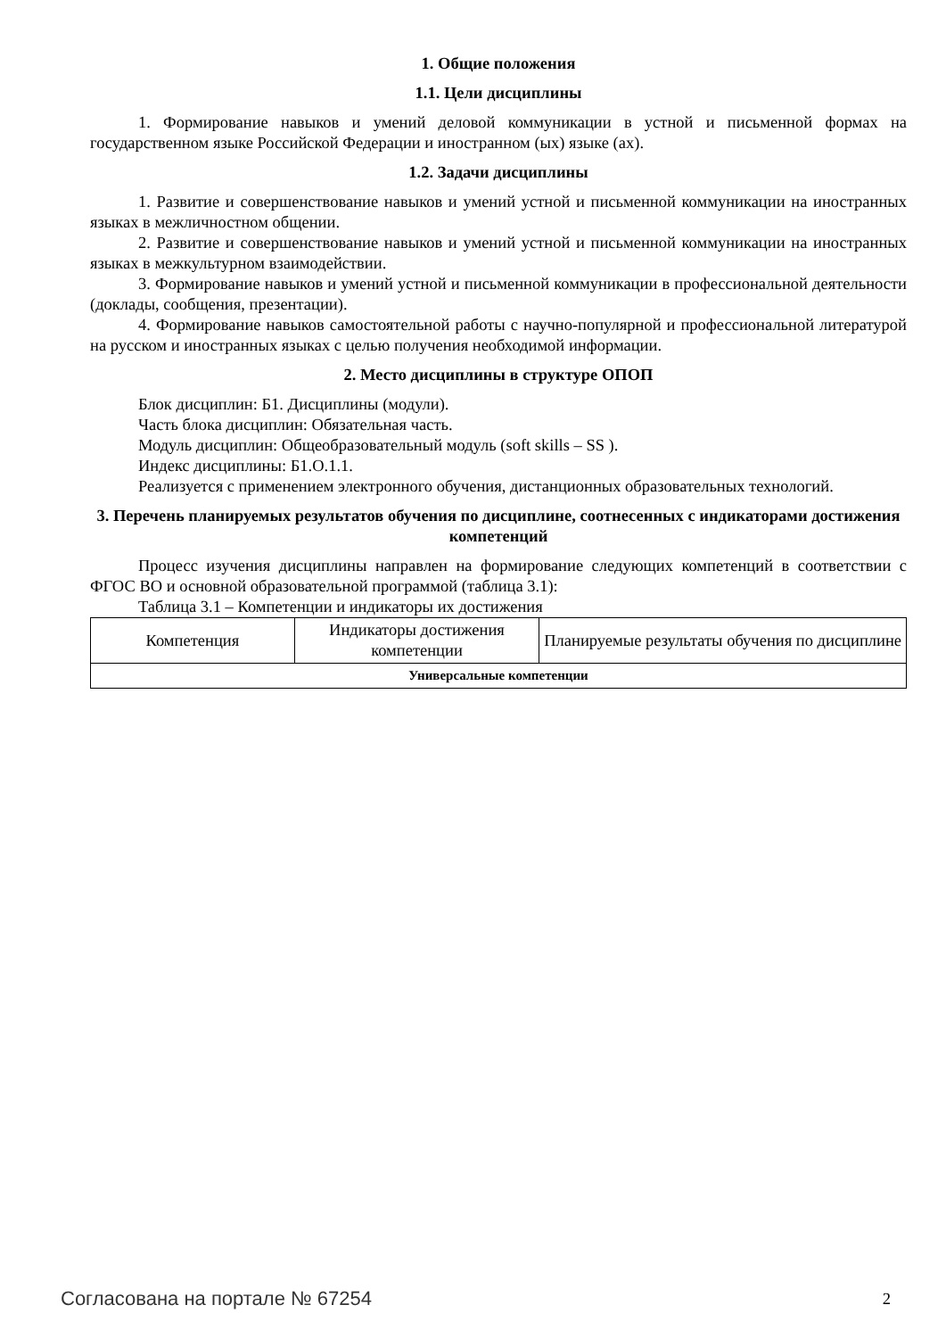1. Общие положения
1.1. Цели дисциплины
1. Формирование навыков и умений деловой коммуникации в устной и письменной формах на государственном языке Российской Федерации и иностранном (ых) языке (ах).
1.2. Задачи дисциплины
1. Развитие и совершенствование навыков и умений устной и письменной коммуникации на иностранных языках в межличностном общении.
2. Развитие и совершенствование навыков и умений устной и письменной коммуникации на иностранных языках в межкультурном взаимодействии.
3. Формирование навыков и умений устной и письменной коммуникации в профессиональной деятельности (доклады, сообщения, презентации).
4. Формирование навыков самостоятельной работы с научно-популярной и профессиональной литературой на русском и иностранных языках с целью получения необходимой информации.
2. Место дисциплины в структуре ОПОП
Блок дисциплин: Б1. Дисциплины (модули).
Часть блока дисциплин: Обязательная часть.
Модуль дисциплин: Общеобразовательный модуль (soft skills – SS ).
Индекс дисциплины: Б1.О.1.1.
Реализуется с применением электронного обучения, дистанционных образовательных технологий.
3. Перечень планируемых результатов обучения по дисциплине, соотнесенных с индикаторами достижения компетенций
Процесс изучения дисциплины направлен на формирование следующих компетенций в соответствии с ФГОС ВО и основной образовательной программой (таблица 3.1):
Таблица 3.1 – Компетенции и индикаторы их достижения
| Компетенция | Индикаторы достижения компетенции | Планируемые результаты обучения по дисциплине |
| --- | --- | --- |
| Универсальные компетенции | | |
Согласована на портале № 67254 2